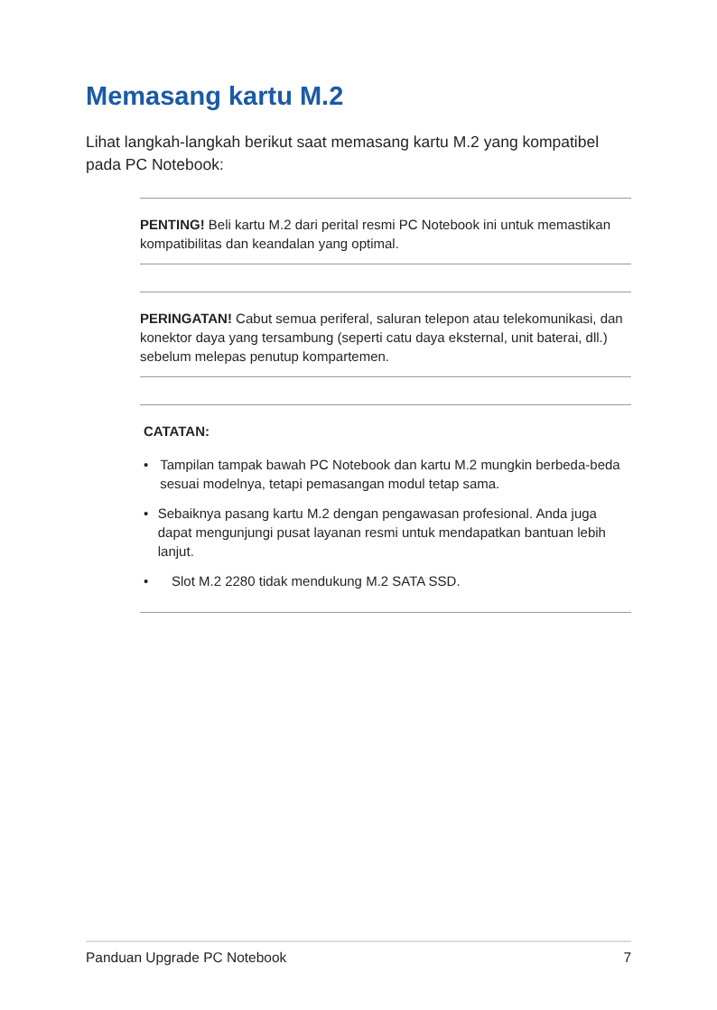Memasang kartu M.2
Lihat langkah-langkah berikut saat memasang kartu M.2 yang kompatibel pada PC Notebook:
PENTING! Beli kartu M.2 dari perital resmi PC Notebook ini untuk memastikan kompatibilitas dan keandalan yang optimal.
PERINGATAN! Cabut semua periferal, saluran telepon atau telekomunikasi, dan konektor daya yang tersambung (seperti catu daya eksternal, unit baterai, dll.) sebelum melepas penutup kompartemen.
CATATAN:
• Tampilan tampak bawah PC Notebook dan kartu M.2 mungkin berbeda-beda sesuai modelnya, tetapi pemasangan modul tetap sama.
• Sebaiknya pasang kartu M.2 dengan pengawasan profesional. Anda juga dapat mengunjungi pusat layanan resmi untuk mendapatkan bantuan lebih lanjut.
• Slot M.2 2280 tidak mendukung M.2 SATA SSD.
Panduan Upgrade PC Notebook 7